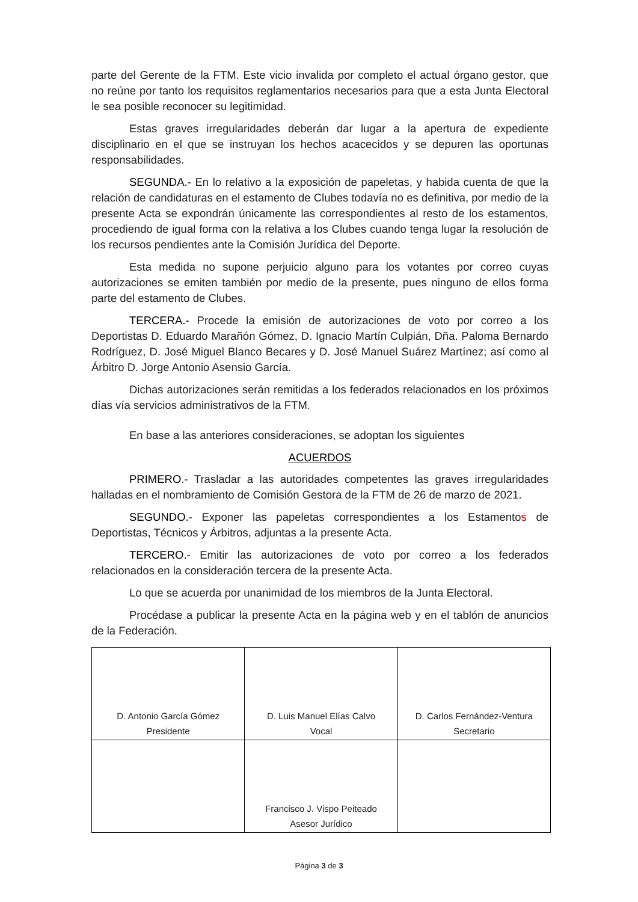parte del Gerente de la FTM. Este vicio invalida por completo el actual órgano gestor, que no reúne por tanto los requisitos reglamentarios necesarios para que a esta Junta Electoral le sea posible reconocer su legitimidad.
Estas graves irregularidades deberán dar lugar a la apertura de expediente disciplinario en el que se instruyan los hechos acacecidos y se depuren las oportunas responsabilidades.
SEGUNDA.- En lo relativo a la exposición de papeletas, y habida cuenta de que la relación de candidaturas en el estamento de Clubes todavía no es definitiva, por medio de la presente Acta se expondrán únicamente las correspondientes al resto de los estamentos, procediendo de igual forma con la relativa a los Clubes cuando tenga lugar la resolución de los recursos pendientes ante la Comisión Jurídica del Deporte.
Esta medida no supone perjuicio alguno para los votantes por correo cuyas autorizaciones se emiten también por medio de la presente, pues ninguno de ellos forma parte del estamento de Clubes.
TERCERA.- Procede la emisión de autorizaciones de voto por correo a los Deportistas D. Eduardo Marañón Gómez, D. Ignacio Martín Culpián, Dña. Paloma Bernardo Rodríguez, D. José Miguel Blanco Becares y D. José Manuel Suárez Martínez; así como al Árbitro D. Jorge Antonio Asensio García.
Dichas autorizaciones serán remitidas a los federados relacionados en los próximos días vía servicios administrativos de la FTM.
En base a las anteriores consideraciones, se adoptan los siguientes
ACUERDOS
PRIMERO.- Trasladar a las autoridades competentes las graves irregularidades halladas en el nombramiento de Comisión Gestora de la FTM de 26 de marzo de 2021.
SEGUNDO.- Exponer las papeletas correspondientes a los Estamentos de Deportistas, Técnicos y Árbitros, adjuntas a la presente Acta.
TERCERO.- Emitir las autorizaciones de voto por correo a los federados relacionados en la consideración tercera de la presente Acta.
Lo que se acuerda por unanimidad de los miembros de la Junta Electoral.
Procédase a publicar la presente Acta en la página web y en el tablón de anuncios de la Federación.
| D. Antonio García Gómez Presidente | D. Luis Manuel Elías Calvo Vocal | D. Carlos Fernández-Ventura Secretario |
| | Francisco J. Vispo Peiteado Asesor Jurídico | |
Página 3 de 3